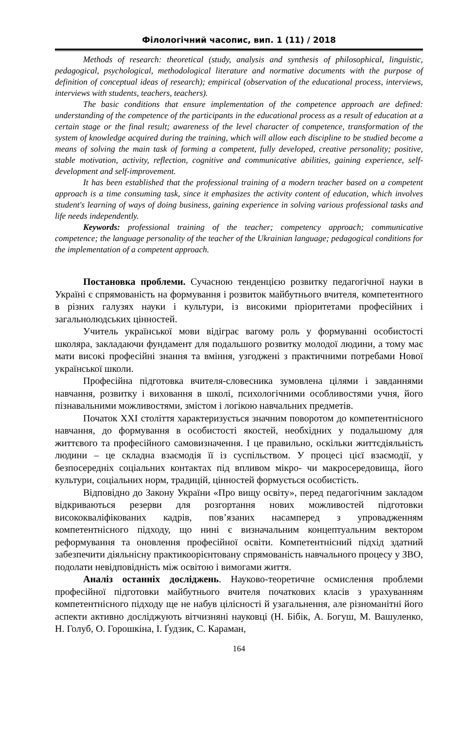Філологічний часопис, вип. 1 (11) / 2018
Methods of research: theoretical (study, analysis and synthesis of philosophical, linguistic, pedagogical, psychological, methodological literature and normative documents with the purpose of definition of conceptual ideas of research); empirical (observation of the educational process, interviews, interviews with students, teachers, teachers).
The basic conditions that ensure implementation of the competence approach are defined: understanding of the competence of the participants in the educational process as a result of education at a certain stage or the final result; awareness of the level character of competence, transformation of the system of knowledge acquired during the training, which will allow each discipline to be studied become a means of solving the main task of forming a competent, fully developed, creative personality; positive, stable motivation, activity, reflection, cognitive and communicative abilities, gaining experience, self-development and self-improvement.
It has been established that the professional training of a modern teacher based on a competent approach is a time consuming task, since it emphasizes the activity content of education, which involves student's learning of ways of doing business, gaining experience in solving various professional tasks and life needs independently.
Keywords: professional training of the teacher; competency approach; communicative competence; the language personality of the teacher of the Ukrainian language; pedagogical conditions for the implementation of a competent approach.
Постановка проблеми. Сучасною тенденцією розвитку педагогічної науки в Україні є спрямованість на формування і розвиток майбутнього вчителя, компетентного в різних галузях науки і культури, із високими пріоритетами професійних і загальнолюдських цінностей.
Учитель української мови відіграє вагому роль у формуванні особистості школяра, закладаючи фундамент для подальшого розвитку молодої людини, а тому має мати високі професійні знання та вміння, узгоджені з практичними потребами Нової української школи.
Професійна підготовка вчителя-словесника зумовлена цілями і завданнями навчання, розвитку і виховання в школі, психологічними особливостями учня, його пізнавальними можливостями, змістом і логікою навчальних предметів.
Початок XXI століття характеризується значним поворотом до компетентнісного навчання, до формування в особистості якостей, необхідних у подальшому для життєвого та професійного самовизначення. І це правильно, оскільки життєдіяльність людини – це складна взаємодія її із суспільством. У процесі цієї взаємодії, у безпосередніх соціальних контактах під впливом мікро- чи макросередовища, його культури, соціальних норм, традицій, цінностей формується особистість.
Відповідно до Закону України «Про вищу освіту», перед педагогічним закладом відкриваються резерви для розгортання нових можливостей підготовки висококваліфікованих кадрів, пов’язаних насамперед з упровадженням компетентнісного підходу, що нині є визначальним концептуальним вектором реформування та оновлення професійної освіти. Компетентнісний підхід здатний забезпечити діяльнісну практикоорієнтовану спрямованість навчального процесу у ЗВО, подолати невідповідність між освітою і вимогами життя.
Аналіз останніх досліджень. Науково-теоретичне осмислення проблеми професійної підготовки майбутнього вчителя початкових класів з урахуванням компетентнісного підходу ще не набув цілісності й узагальнення, але різноманітні його аспекти активно досліджують вітчизняні науковці (Н. Бібік, А. Богуш, М. Вашуленко, Н. Голуб, О. Горошкіна, І. Ґудзик, С. Караман,
164